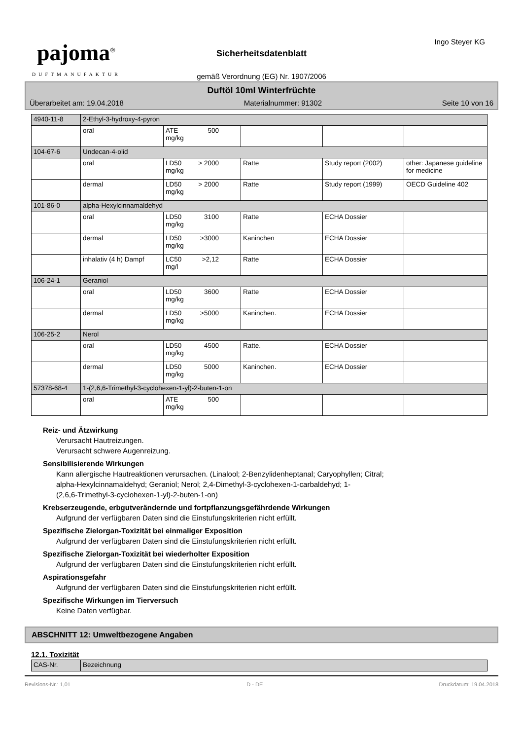pajoma<sup>®</sup>
DUFTMANUFAKTUR
Ingo Steyer KG
Sicherheitsdatenblatt
gemäß Verordnung (EG) Nr. 1907/2006
Duftöl 10ml Winterfrüchte
Überarbeitet am: 19.04.2018 Materialnummer: 91302 Seite 10 von 16
| 4940-11-8 | 2-Ethyl-3-hydroxy-4-pyron | | | | |
| | oral | ATE 500 mg/kg | | | |
| 104-67-6 | Undecan-4-olid | | | | |
| | oral | LD50 > 2000 mg/kg | Ratte | Study report (2002) | other: Japanese guideline for medicine |
| | dermal | LD50 > 2000 mg/kg | Ratte | Study report (1999) | OECD Guideline 402 |
| 101-86-0 | alpha-Hexylcinnamaldehyd | | | | |
| | oral | LD50 3100 mg/kg | Ratte | ECHA Dossier | |
| | dermal | LD50 >3000 mg/kg | Kaninchen | ECHA Dossier | |
| | inhalativ (4 h) Dampf | LC50 >2,12 mg/l | Ratte | ECHA Dossier | |
| 106-24-1 | Geraniol | | | | |
| | oral | LD50 3600 mg/kg | Ratte | ECHA Dossier | |
| | dermal | LD50 >5000 mg/kg | Kaninchen. | ECHA Dossier | |
| 106-25-2 | Nerol | | | | |
| | oral | LD50 4500 mg/kg | Ratte. | ECHA Dossier | |
| | dermal | LD50 5000 mg/kg | Kaninchen. | ECHA Dossier | |
| 57378-68-4 | 1-(2,6,6-Trimethyl-3-cyclohexen-1-yl)-2-buten-1-on | | | | |
| | oral | ATE 500 mg/kg | | | |
Reiz- und Ätzwirkung
Verursacht Hautreizungen.
Verursacht schwere Augenreizung.
Sensibilisierende Wirkungen
Kann allergische Hautreaktionen verursachen. (Linalool; 2-Benzylidenheptanal; Caryophyllen; Citral;
alpha-Hexylcinnamaldehyd; Geraniol; Nerol; 2,4-Dimethyl-3-cyclohexen-1-carbaldehyd; 1-
(2,6,6-Trimethyl-3-cyclohexen-1-yl)-2-buten-1-on)
Krebserzeugende, erbgutverändernde und fortpflanzungsgefährdende Wirkungen
Aufgrund der verfügbaren Daten sind die Einstufungskriterien nicht erfüllt.
Spezifische Zielorgan-Toxizität bei einmaliger Exposition
Aufgrund der verfügbaren Daten sind die Einstufungskriterien nicht erfüllt.
Spezifische Zielorgan-Toxizität bei wiederholter Exposition
Aufgrund der verfügbaren Daten sind die Einstufungskriterien nicht erfüllt.
Aspirationsgefahr
Aufgrund der verfügbaren Daten sind die Einstufungskriterien nicht erfüllt.
Spezifische Wirkungen im Tierversuch
Keine Daten verfügbar.
ABSCHNITT 12: Umweltbezogene Angaben
12.1. Toxizität
| CAS-Nr. | Bezeichnung |
Revisions-Nr.: 1,01 D - DE Druckdatum: 19.04.2018